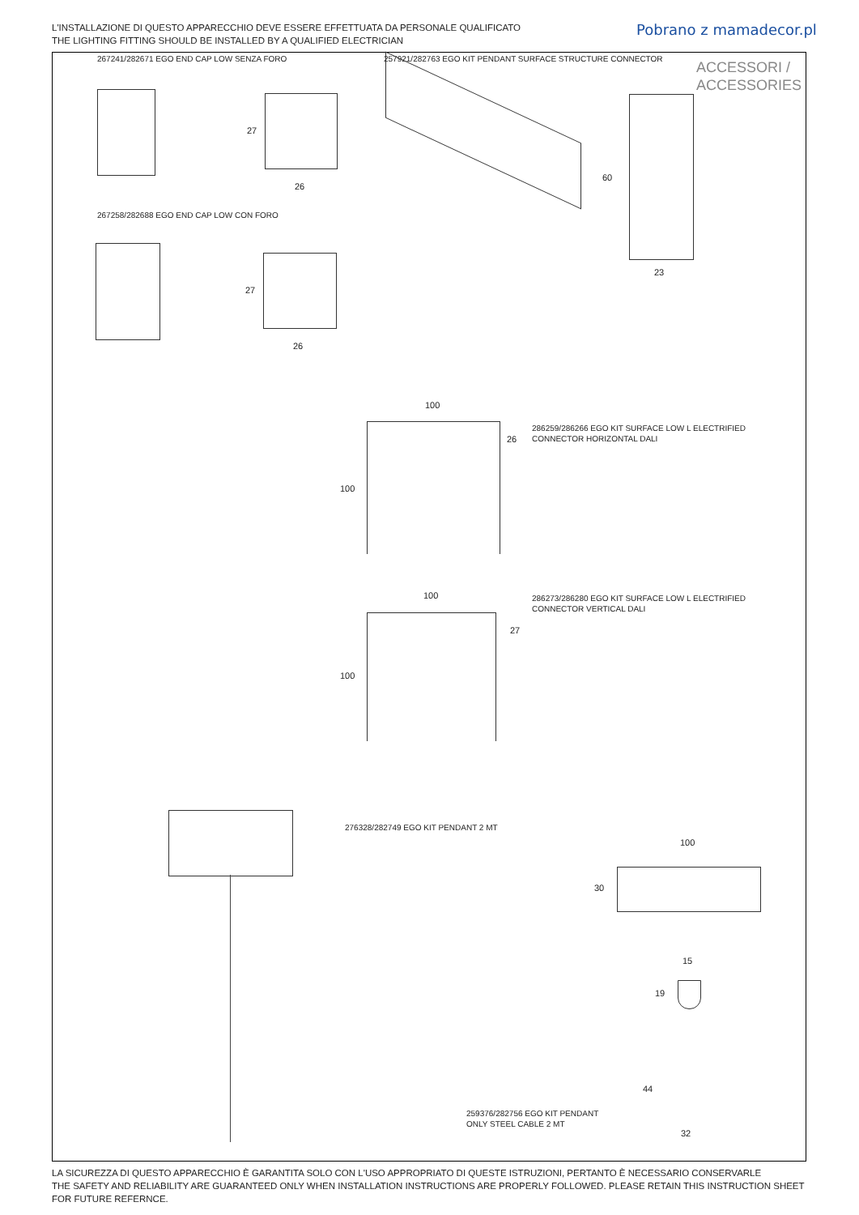L'INSTALLAZIONE DI QUESTO APPARECCHIO DEVE ESSERE EFFETTUATA DA PERSONALE QUALIFICATO
THE LIGHTING FITTING SHOULD BE INSTALLED BY A QUALIFIED ELECTRICIAN
Pobrano z mamadecor.pl
267241/282671 EGO END CAP LOW SENZA FORO
257921/282763 EGO KIT PENDANT SURFACE STRUCTURE CONNECTOR
ACCESSORI /
ACCESSORIES
27
26
60
23
267258/282688 EGO END CAP LOW CON FORO
27
26
100
100
26
286259/286266 EGO KIT SURFACE LOW L ELECTRIFIED
CONNECTOR HORIZONTAL DALI
100
100
27
286273/286280 EGO KIT SURFACE LOW L ELECTRIFIED
CONNECTOR VERTICAL DALI
276328/282749 EGO KIT PENDANT 2 MT
100
30
15
19
259376/282756 EGO KIT PENDANT
ONLY STEEL CABLE 2 MT
44
32
LA SICUREZZA DI QUESTO APPARECCHIO È GARANTITA SOLO CON L'USO APPROPRIATO DI QUESTE ISTRUZIONI, PERTANTO È NECESSARIO CONSERVARLE
THE SAFETY AND RELIABILITY ARE GUARANTEED ONLY WHEN INSTALLATION INSTRUCTIONS ARE PROPERLY FOLLOWED. PLEASE RETAIN THIS INSTRUCTION SHEET FOR FUTURE REFERNCE.